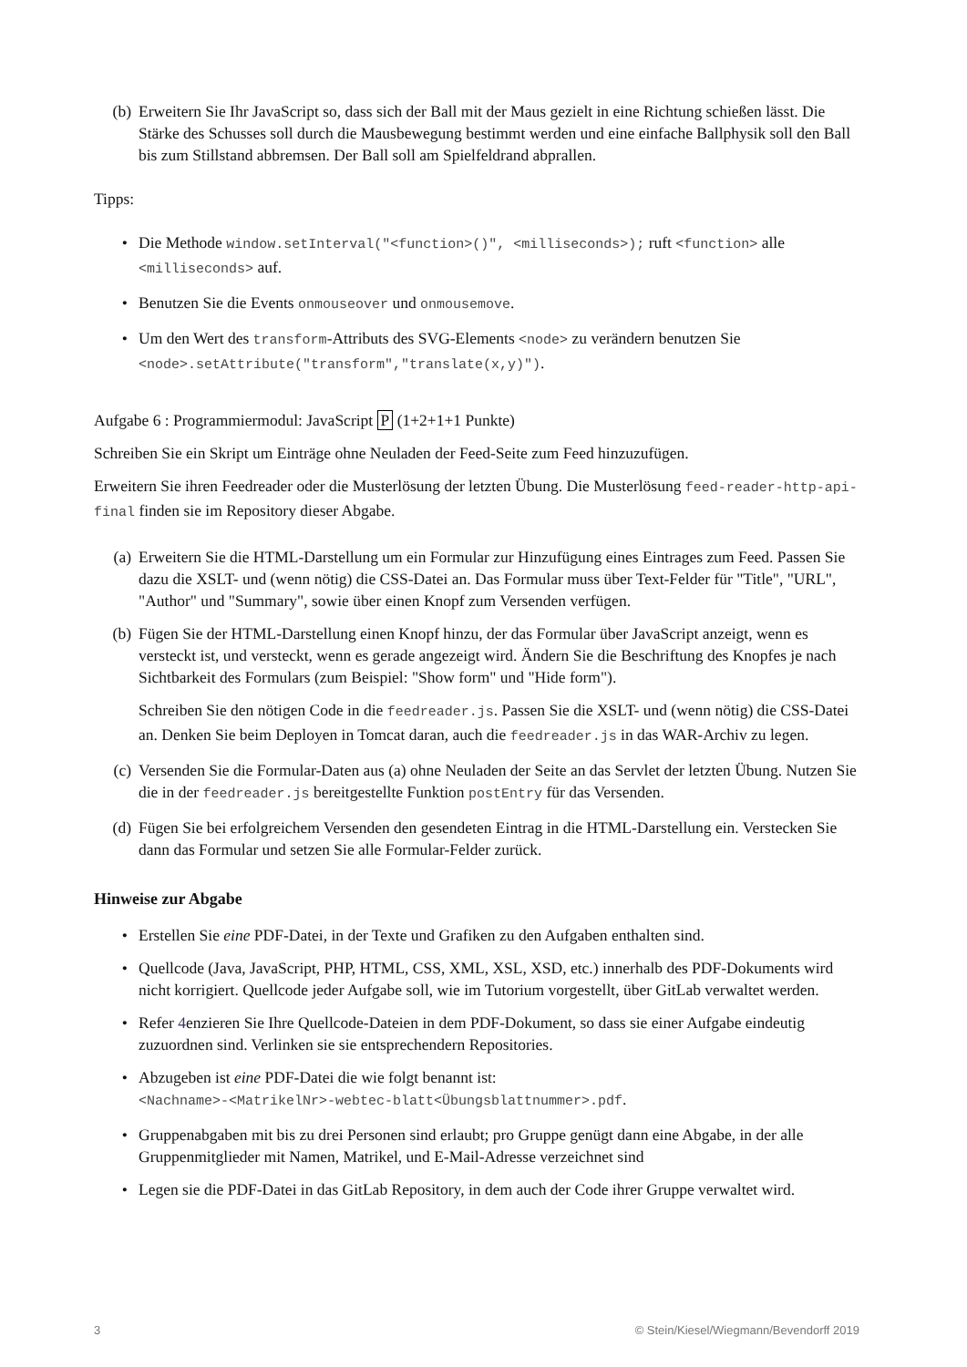(b) Erweitern Sie Ihr JavaScript so, dass sich der Ball mit der Maus gezielt in eine Richtung schießen lässt. Die Stärke des Schusses soll durch die Mausbewegung bestimmt werden und eine einfache Ballphysik soll den Ball bis zum Stillstand abbremsen. Der Ball soll am Spielfeldrand abprallen.
Tipps:
• Die Methode window.setInterval("<function>()", <milliseconds>); ruft <function> alle <milliseconds> auf.
• Benutzen Sie die Events onmouseover und onmousemove.
• Um den Wert des transform-Attributs des SVG-Elements <node> zu verändern benutzen Sie <node>.setAttribute("transform","translate(x,y)").
Aufgabe 6 : Programmiermodul: JavaScript P (1+2+1+1 Punkte)
Schreiben Sie ein Skript um Einträge ohne Neuladen der Feed-Seite zum Feed hinzuzufügen.
Erweitern Sie ihren Feedreader oder die Musterlösung der letzten Übung. Die Musterlösung feed-reader-http-api-final finden sie im Repository dieser Abgabe.
(a) Erweitern Sie die HTML-Darstellung um ein Formular zur Hinzufügung eines Eintrages zum Feed. Passen Sie dazu die XSLT- und (wenn nötig) die CSS-Datei an. Das Formular muss über Text-Felder für "Title", "URL", "Author" und "Summary", sowie über einen Knopf zum Versenden verfügen.
(b) Fügen Sie der HTML-Darstellung einen Knopf hinzu, der das Formular über JavaScript anzeigt, wenn es versteckt ist, und versteckt, wenn es gerade angezeigt wird. Ändern Sie die Beschriftung des Knopfes je nach Sichtbarkeit des Formulars (zum Beispiel: "Show form" und "Hide form").
Schreiben Sie den nötigen Code in die feedreader.js. Passen Sie die XSLT- und (wenn nötig) die CSS-Datei an. Denken Sie beim Deployen in Tomcat daran, auch die feedreader.js in das WAR-Archiv zu legen.
(c) Versenden Sie die Formular-Daten aus (a) ohne Neuladen der Seite an das Servlet der letzten Übung. Nutzen Sie die in der feedreader.js bereitgestellte Funktion postEntry für das Versenden.
(d) Fügen Sie bei erfolgreichem Versenden den gesendeten Eintrag in die HTML-Darstellung ein. Verstecken Sie dann das Formular und setzen Sie alle Formular-Felder zurück.
Hinweise zur Abgabe
• Erstellen Sie eine PDF-Datei, in der Texte und Grafiken zu den Aufgaben enthalten sind.
• Quellcode (Java, JavaScript, PHP, HTML, CSS, XML, XSL, XSD, etc.) innerhalb des PDF-Dokuments wird nicht korrigiert. Quellcode jeder Aufgabe soll, wie im Tutorium vorgestellt, über GitLab verwaltet werden.
• Refer 4enzieren Sie Ihre Quellcode-Dateien in dem PDF-Dokument, so dass sie einer Aufgabe eindeutig zuzuordnen sind. Verlinken sie sie entsprechendern Repositories.
• Abzugeben ist eine PDF-Datei die wie folgt benannt ist:
<Nachname>-<MatrikelNr>-webtec-blatt<Übungsblattnummer>.pdf.
• Gruppenabgaben mit bis zu drei Personen sind erlaubt; pro Gruppe genügt dann eine Abgabe, in der alle Gruppenmitglieder mit Namen, Matrikel, und E-Mail-Adresse verzeichnet sind
• Legen sie die PDF-Datei in das GitLab Repository, in dem auch der Code ihrer Gruppe verwaltet wird.
3 © Stein/Kiesel/Wiegmann/Bevendorff 2019